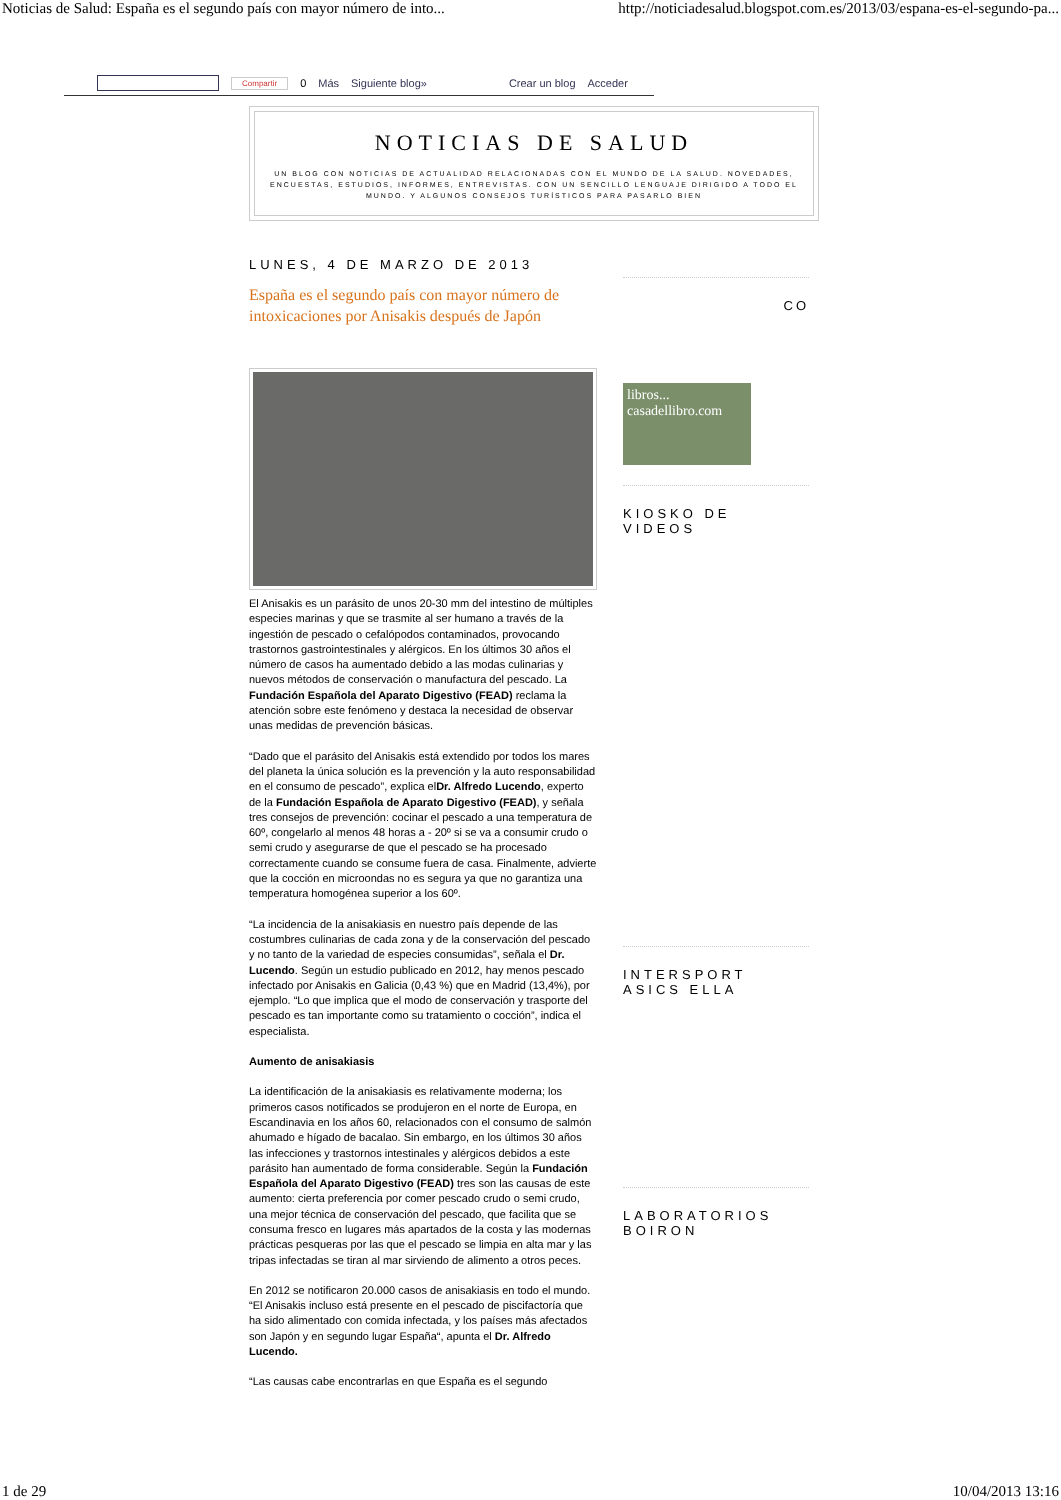Noticias de Salud: España es el segundo país con mayor número de into... http://noticiadesalud.blogspot.com.es/2013/03/espana-es-el-segundo-pa...
Compartir 0 Más Siguiente blog» Crear un blog Acceder
NOTICIAS DE SALUD
UN BLOG CON NOTICIAS DE ACTUALIDAD RELACIONADAS CON EL MUNDO DE LA SALUD. NOVEDADES, ENCUESTAS, ESTUDIOS, INFORMES, ENTREVISTAS. CON UN SENCILLO LENGUAJE DIRIGIDO A TODO EL MUNDO. Y ALGUNOS CONSEJOS TURÍSTICOS PARA PASARLO BIEN
LUNES, 4 DE MARZO DE 2013
España es el segundo país con mayor número de intoxicaciones por Anisakis después de Japón
El Anisakis es un parásito de unos 20-30 mm del intestino de múltiples especies marinas y que se trasmite al ser humano a través de la ingestión de pescado o cefalópodos contaminados, provocando trastornos gastrointestinales y alérgicos. En los últimos 30 años el número de casos ha aumentado debido a las modas culinarias y nuevos métodos de conservación o manufactura del pescado. La Fundación Española del Aparato Digestivo (FEAD) reclama la atención sobre este fenómeno y destaca la necesidad de observar unas medidas de prevención básicas.
“Dado que el parásito del Anisakis está extendido por todos los mares del planeta la única solución es la prevención y la auto responsabilidad en el consumo de pescado”, explica elDr. Alfredo Lucendo, experto de la Fundación Española de Aparato Digestivo (FEAD), y señala tres consejos de prevención: cocinar el pescado a una temperatura de 60º, congelarlo al menos 48 horas a - 20º si se va a consumir crudo o semi crudo y asegurarse de que el pescado se ha procesado correctamente cuando se consume fuera de casa. Finalmente, advierte que la cocción en microondas no es segura ya que no garantiza una temperatura homogénea superior a los 60º.
“La incidencia de la anisakiasis en nuestro país depende de las costumbres culinarias de cada zona y de la conservación del pescado y no tanto de la variedad de especies consumidas”, señala el Dr. Lucendo. Según un estudio publicado en 2012, hay menos pescado infectado por Anisakis en Galicia (0,43 %) que en Madrid (13,4%), por ejemplo. “Lo que implica que el modo de conservación y trasporte del pescado es tan importante como su tratamiento o cocción”, indica el especialista.
Aumento de anisakiasis
La identificación de la anisakiasis es relativamente moderna; los primeros casos notificados se produjeron en el norte de Europa, en Escandinavia en los años 60, relacionados con el consumo de salmón ahumado e hígado de bacalao. Sin embargo, en los últimos 30 años las infecciones y trastornos intestinales y alérgicos debidos a este parásito han aumentado de forma considerable. Según la Fundación Española del Aparato Digestivo (FEAD) tres son las causas de este aumento: cierta preferencia por comer pescado crudo o semi crudo, una mejor técnica de conservación del pescado, que facilita que se consuma fresco en lugares más apartados de la costa y las modernas prácticas pesqueras por las que el pescado se limpia en alta mar y las tripas infectadas se tiran al mar sirviendo de alimento a otros peces.
En 2012 se notificaron 20.000 casos de anisakiasis en todo el mundo. “El Anisakis incluso está presente en el pescado de piscifactoría que ha sido alimentado con comida infectada, y los países más afectados son Japón y en segundo lugar España“, apunta el Dr. Alfredo Lucendo.
“Las causas cabe encontrarlas en que España es el segundo
CO
libros... casadellibro.com
KIOSKO DE VIDEOS
INTERSPORT ASICS ELLA
LABORATORIOS BOIRON
1 de 29 10/04/2013 13:16